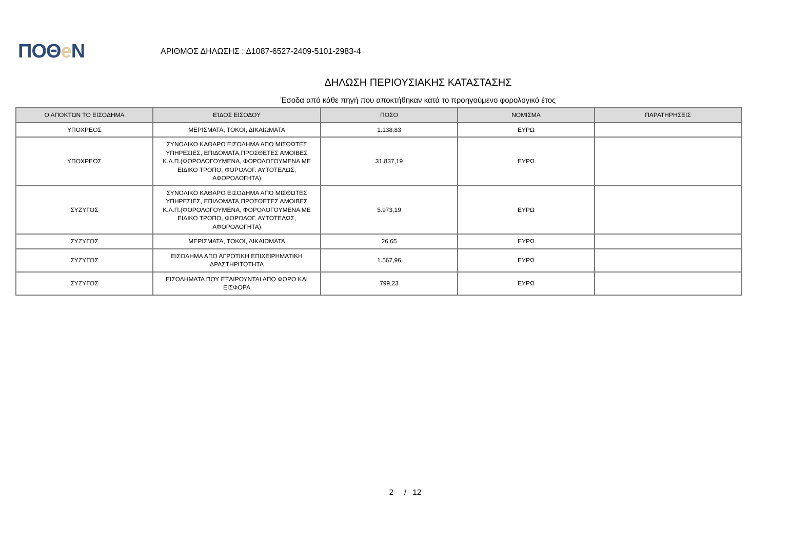ΠΟΘe Ν
ΑΡΙΘΜΟΣ ΔΗΛΩΣΗΣ : Δ1087-6527-2409-5101-2983-4
ΔΗΛΩΣΗ ΠΕΡΙΟΥΣΙΑΚΗΣ ΚΑΤΑΣΤΑΣΗΣ
Έσοδα από κάθε πηγή που αποκτήθηκαν κατά το προηγούμενο φορολογικό έτος
| Ο ΑΠΟΚΤΩΝ ΤΟ ΕΙΣΟΔΗΜΑ | ΕΊΔΟΣ ΕΙΣΟΔΟΥ | ΠΟΣΟ | ΝΟΜΙΣΜΑ | ΠΑΡΑΤΗΡΗΣΕΙΣ |
| --- | --- | --- | --- | --- |
| ΥΠΟΧΡΕΟΣ | ΜΕΡΙΣΜΑΤΑ, ΤΟΚΟΙ, ΔΙΚΑΙΩΜΑΤΑ | 1.138,83 | ΕΥΡΩ | |
| ΥΠΟΧΡΕΟΣ | ΣΥΝΟΛΙΚΟ ΚΑΘΑΡΟ ΕΙΣΟΔΗΜΑ ΑΠΟ ΜΙΣΘΩΤΕΣ ΥΠΗΡΕΣΙΕΣ, ΕΠΙΔΟΜΑΤΑ,ΠΡΟΣΘΕΤΕΣ ΑΜΟΙΒΕΣ Κ.Λ.Π.(ΦΟΡΟΛΟΓΟΥΜΕΝΑ, ΦΟΡΟΛΟΓΟΥΜΕΝΑ ΜΕ ΕΙΔΙΚΟ ΤΡΟΠΟ, ΦΟΡΟΛΟΓ. ΑΥΤΟΤΕΛΩΣ, ΑΦΟΡΟΛΟΓΗΤΑ) | 31.837,19 | ΕΥΡΩ | |
| ΣΥΖΥΓΟΣ | ΣΥΝΟΛΙΚΟ ΚΑΘΑΡΟ ΕΙΣΟΔΗΜΑ ΑΠΟ ΜΙΣΘΩΤΕΣ ΥΠΗΡΕΣΙΕΣ, ΕΠΙΔΟΜΑΤΑ,ΠΡΟΣΘΕΤΕΣ ΑΜΟΙΒΕΣ Κ.Λ.Π.(ΦΟΡΟΛΟΓΟΥΜΕΝΑ, ΦΟΡΟΛΟΓΟΥΜΕΝΑ ΜΕ ΕΙΔΙΚΟ ΤΡΟΠΟ, ΦΟΡΟΛΟΓ. ΑΥΤΟΤΕΛΩΣ, ΑΦΟΡΟΛΟΓΗΤΑ) | 5.973,19 | ΕΥΡΩ | |
| ΣΥΖΥΓΟΣ | ΜΕΡΙΣΜΑΤΑ, ΤΟΚΟΙ, ΔΙΚΑΙΩΜΑΤΑ | 26,65 | ΕΥΡΩ | |
| ΣΥΖΥΓΟΣ | ΕΙΣΟΔΗΜΑ ΑΠΟ ΑΓΡΟΤΙΚΗ ΕΠΙΧΕΙΡΗΜΑΤΙΚΗ ΔΡΑΣΤΗΡΙΤΟΤΗΤΑ | 1.567,96 | ΕΥΡΩ | |
| ΣΥΖΥΓΟΣ | ΕΙΣΟΔΗΜΑΤΑ ΠΟΥ ΕΞΑΙΡΟΥΝΤΑΙ ΑΠΟ ΦΟΡΟ ΚΑΙ ΕΙΣΦΟΡΑ | 799,23 | ΕΥΡΩ | |
2 / 12